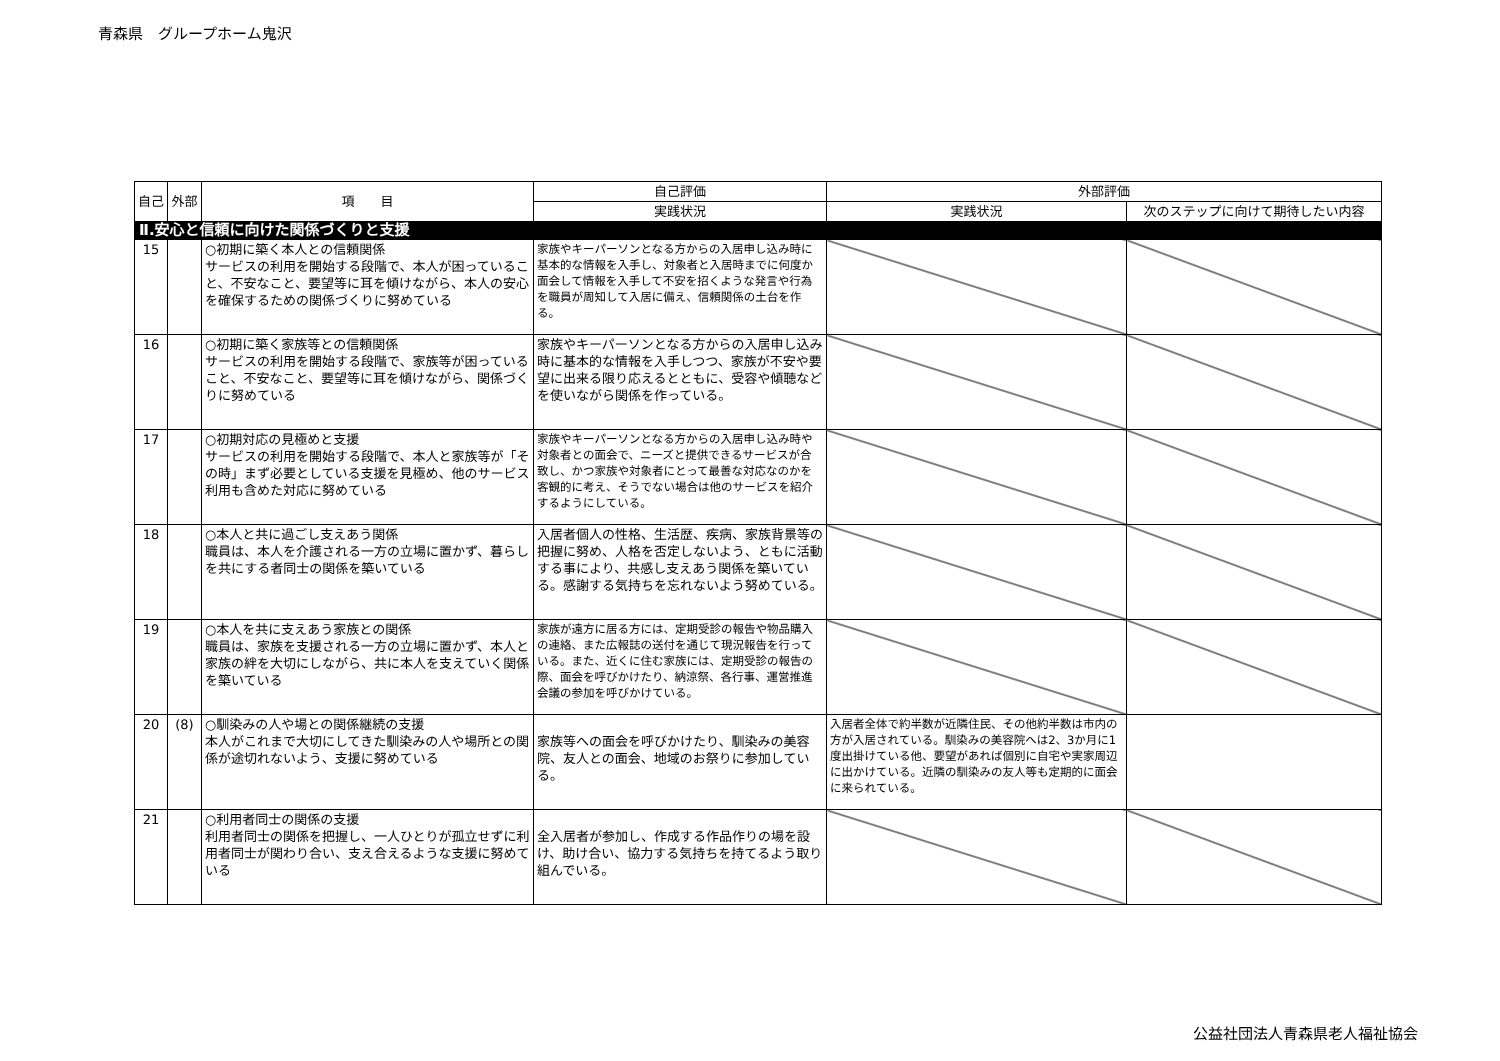青森県　グループホーム鬼沢
| 自己 | 外部 | 項 目 | 自己評価 | 外部評価 | |
| --- | --- | --- | --- | --- | --- |
| | | | 実践状況 | 実践状況 | 次のステップに向けて期待したい内容 |
| Ⅱ.安心と信頼に向けた関係づくりと支援 | | | | | |
| 15 | | ○初期に築く本人との信頼関係 サービスの利用を開始する段階で、本人が困っていること、不安なこと、要望等に耳を傾けながら、本人の安心を確保するための関係づくりに努めている | 家族やキーパーソンとなる方からの入居申し込み時に基本的な情報を入手し、対象者と入居時までに何度か面会して情報を入手して不安を招くような発言や行為を職員が周知して入居に備え、信頼関係の土台を作る。 | | |
| 16 | | ○初期に築く家族等との信頼関係 サービスの利用を開始する段階で、家族等が困っていること、不安なこと、要望等に耳を傾けながら、関係づくりに努めている | 家族やキーパーソンとなる方からの入居申し込み時に基本的な情報を入手しつつ、家族が不安や要望に出来る限り応えるとともに、受容や傾聴などを使いながら関係を作っている。 | | |
| 17 | | ○初期対応の見極めと支援 サービスの利用を開始する段階で、本人と家族等が「その時」まず必要としている支援を見極め、他のサービス利用も含めた対応に努めている | 家族やキーパーソンとなる方からの入居申し込み時や対象者との面会で、ニーズと提供できるサービスが合致し、かつ家族や対象者にとって最善な対応なのかを客観的に考え、そうでない場合は他のサービスを紹介するようにしている。 | | |
| 18 | | ○本人と共に過ごし支えあう関係 職員は、本人を介護される一方の立場に置かず、暮らしを共にする者同士の関係を築いている | 入居者個人の性格、生活歴、疾病、家族背景等の把握に努め、人格を否定しないよう、ともに活動する事により、共感し支えあう関係を築いている。感謝する気持ちを忘れないよう努めている。 | | |
| 19 | | ○本人を共に支えあう家族との関係 職員は、家族を支援される一方の立場に置かず、本人と家族の絆を大切にしながら、共に本人を支えていく関係を築いている | 家族が遠方に居る方には、定期受診の報告や物品購入の連絡、また広報誌の送付を通じて現況報告を行っている。また、近くに住む家族には、定期受診の報告の際、面会を呼びかけたり、納涼祭、各行事、運営推進会議の参加を呼びかけている。 | | |
| 20 | (8) | ○馴染みの人や場との関係継続の支援 本人がこれまで大切にしてきた馴染みの人や場所との関係が途切れないよう、支援に努めている | 家族等への面会を呼びかけたり、馴染みの美容院、友人との面会、地域のお祭りに参加している。 | 入居者全体で約半数が近隣住民、その他約半数は市内の方が入居されている。馴染みの美容院へは2、3か月に1度出掛けている他、要望があれば個別に自宅や実家周辺に出かけている。近隣の馴染みの友人等も定期的に面会に来られている。 | |
| 21 | | ○利用者同士の関係の支援 利用者同士の関係を把握し、一人ひとりが孤立せずに利用者同士が関わり合い、支え合えるような支援に努めている | 全入居者が参加し、作成する作品作りの場を設け、助け合い、協力する気持ちを持てるよう取り組んでいる。 | | |
公益社団法人青森県老人福祉協会